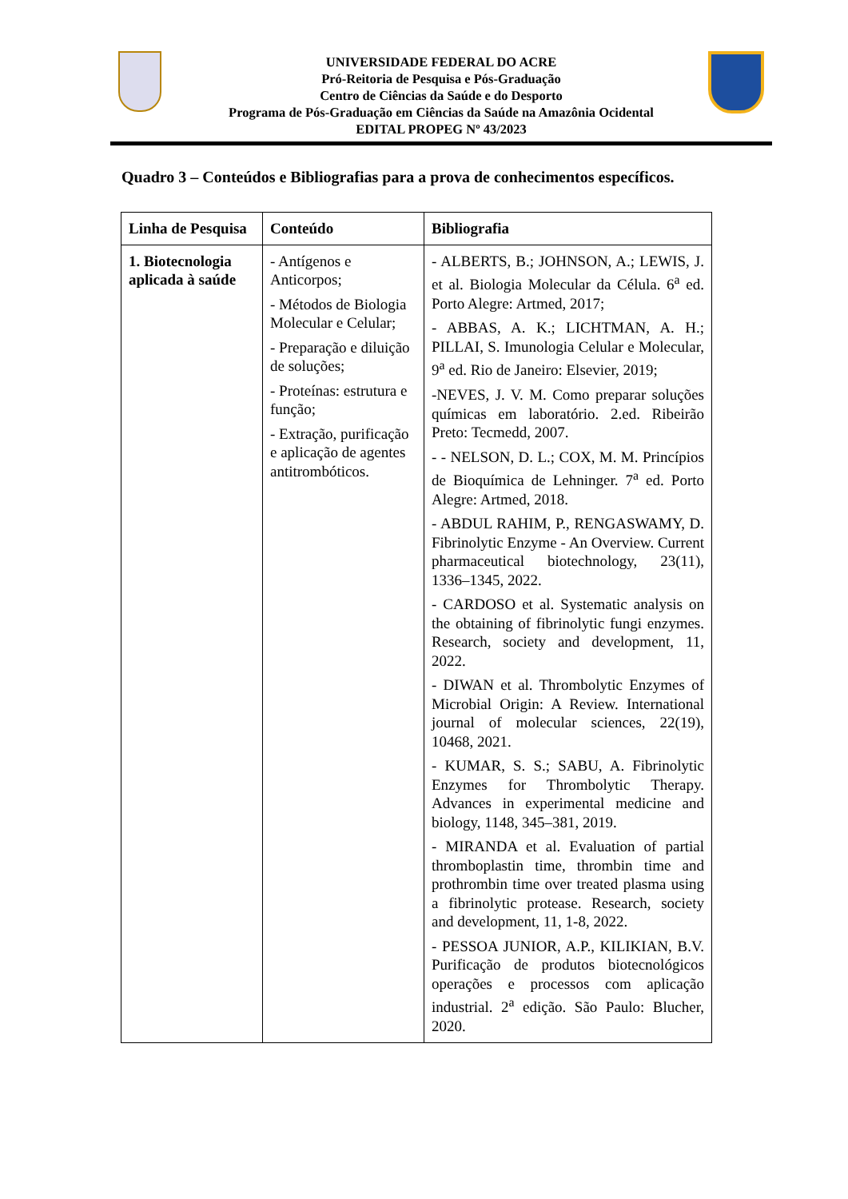UNIVERSIDADE FEDERAL DO ACRE
Pró-Reitoria de Pesquisa e Pós-Graduação
Centro de Ciências da Saúde e do Desporto
Programa de Pós-Graduação em Ciências da Saúde na Amazônia Ocidental
EDITAL PROPEG Nº 43/2023
Quadro 3 – Conteúdos e Bibliografias para a prova de conhecimentos específicos.
| Linha de Pesquisa | Conteúdo | Bibliografia |
| --- | --- | --- |
| 1. Biotecnologia aplicada à saúde | - Antígenos e Anticorpos; - Métodos de Biologia Molecular e Celular; - Preparação e diluição de soluções; - Proteínas: estrutura e função; - Extração, purificação e aplicação de agentes antitrombóticos. | - ALBERTS, B.; JOHNSON, A.; LEWIS, J. et al. Biologia Molecular da Célula. 6<sup>a</sup> ed. Porto Alegre: Artmed, 2017; - ABBAS, A. K.; LICHTMAN, A. H.; PILLAI, S. Imunologia Celular e Molecular, 9<sup>a</sup> ed. Rio de Janeiro: Elsevier, 2019; -NEVES, J. V. M. Como preparar soluções químicas em laboratório. 2.ed. Ribeirão Preto: Tecmedd, 2007. - - NELSON, D. L.; COX, M. M. Princípios de Bioquímica de Lehninger. 7<sup>a</sup> ed. Porto Alegre: Artmed, 2018. - ABDUL RAHIM, P., RENGASWAMY, D. Fibrinolytic Enzyme - An Overview. Current pharmaceutical biotechnology, 23(11), 1336–1345, 2022. - CARDOSO et al. Systematic analysis on the obtaining of fibrinolytic fungi enzymes. Research, society and development, 11, 2022. - DIWAN et al. Thrombolytic Enzymes of Microbial Origin: A Review. International journal of molecular sciences, 22(19), 10468, 2021. - KUMAR, S. S.; SABU, A. Fibrinolytic Enzymes for Thrombolytic Therapy. Advances in experimental medicine and biology, 1148, 345–381, 2019. - MIRANDA et al. Evaluation of partial thromboplastin time, thrombin time and prothrombin time over treated plasma using a fibrinolytic protease. Research, society and development, 11, 1-8, 2022. - PESSOA JUNIOR, A.P., KILIKIAN, B.V. Purificação de produtos biotecnológicos operações e processos com aplicação industrial. 2<sup>a</sup> edição. São Paulo: Blucher, 2020. |